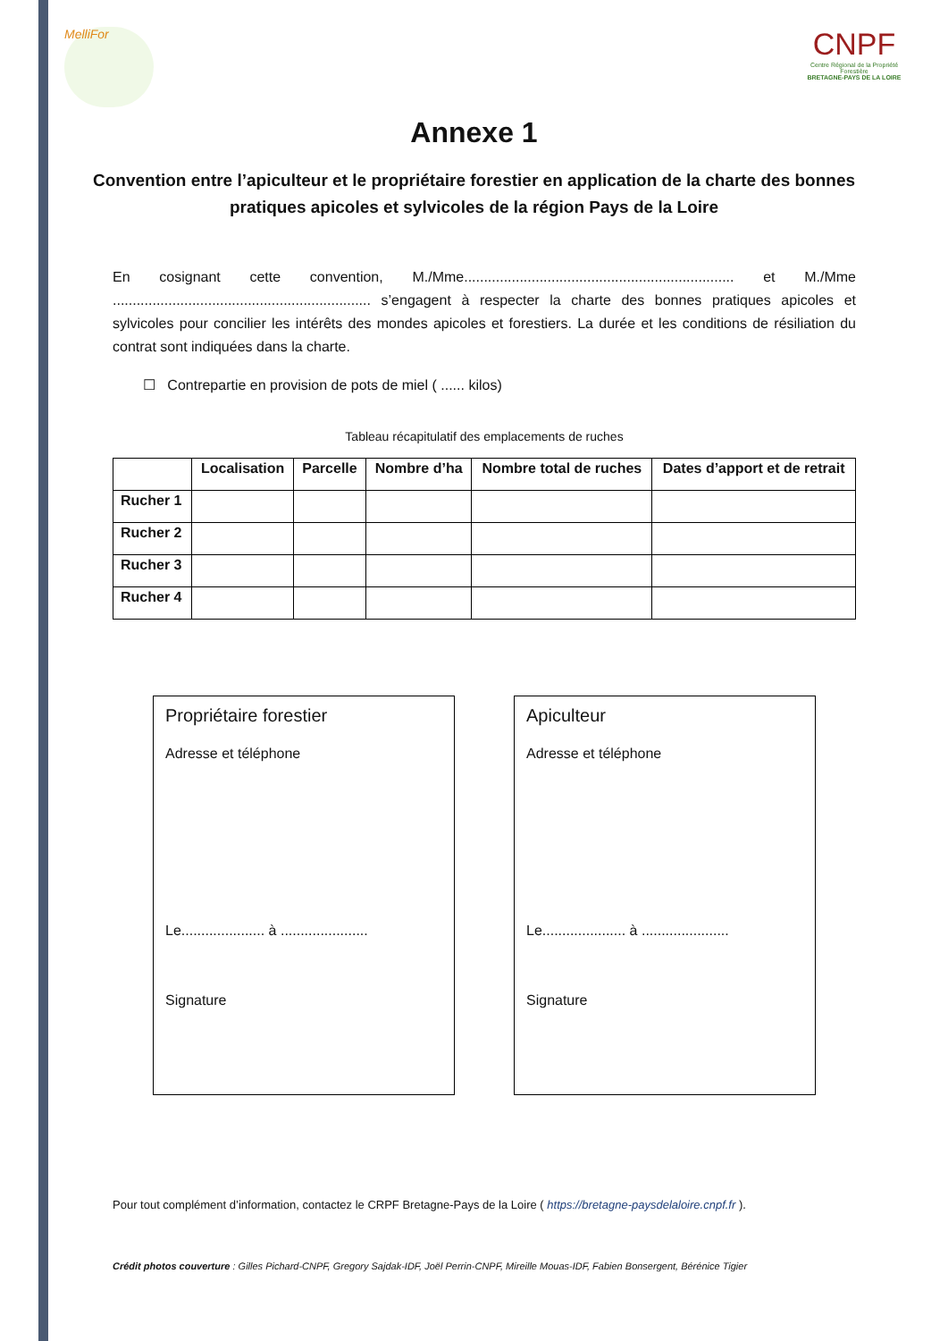MelliFor
CNPF
Centre Régional de la Propriété Forestière
BRETAGNE-PAYS DE LA LOIRE
Annexe 1
Convention entre l’apiculteur et le propriétaire forestier en application de la charte des bonnes pratiques apicoles et sylvicoles de la région Pays de la Loire
En cosignant cette convention, M./Mme.................................................................... et M./Mme ................................................................. s’engagent à respecter la charte des bonnes pratiques apicoles et sylvicoles pour concilier les intérêts des mondes apicoles et forestiers. La durée et les conditions de résiliation du contrat sont indiquées dans la charte.
☐ Contrepartie en provision de pots de miel ( ...... kilos)
Tableau récapitulatif des emplacements de ruches
| | Localisation | Parcelle | Nombre d’ha | Nombre total de ruches | Dates d’apport et de retrait |
| --- | --- | --- | --- | --- | --- |
| Rucher 1 | | | | | |
| Rucher 2 | | | | | |
| Rucher 3 | | | | | |
| Rucher 4 | | | | | |
Propriétaire forestier
Adresse et téléphone
Le..................... à ......................
Signature
Apiculteur
Adresse et téléphone
Le..................... à ......................
Signature
Pour tout complément d’information, contactez le CRPF Bretagne-Pays de la Loire ( https://bretagne-paysdelaloire.cnpf.fr ).
Crédit photos couverture : Gilles Pichard-CNPF, Gregory Sajdak-IDF, Joël Perrin-CNPF, Mireille Mouas-IDF, Fabien Bonsergent, Bérénice Tigier